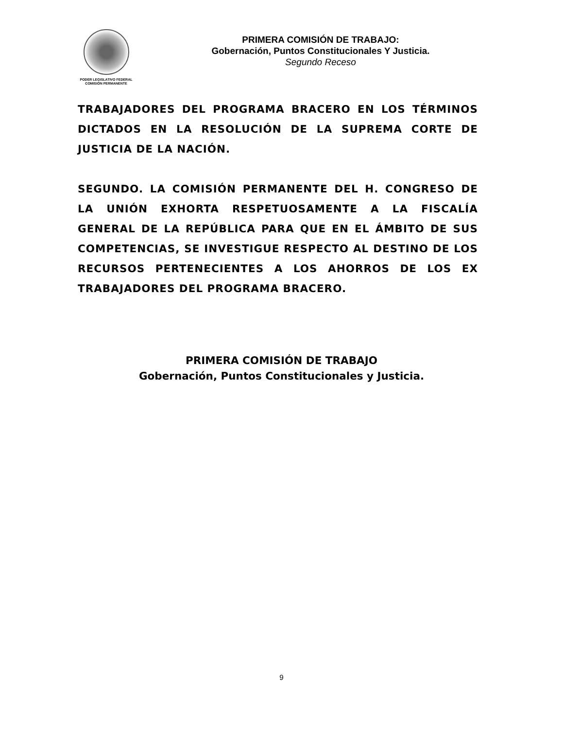PODER LEGISLATIVO FEDERAL
COMISIÓN PERMANENTE
PRIMERA COMISIÓN DE TRABAJO:
Gobernación, Puntos Constitucionales Y Justicia.
Segundo Receso
TRABAJADORES DEL PROGRAMA BRACERO EN LOS TÉRMINOS DICTADOS EN LA RESOLUCIÓN DE LA SUPREMA CORTE DE JUSTICIA DE LA NACIÓN.
SEGUNDO. LA COMISIÓN PERMANENTE DEL H. CONGRESO DE LA UNIÓN EXHORTA RESPETUOSAMENTE A LA FISCALÍA GENERAL DE LA REPÚBLICA PARA QUE EN EL ÁMBITO DE SUS COMPETENCIAS, SE INVESTIGUE RESPECTO AL DESTINO DE LOS RECURSOS PERTENECIENTES A LOS AHORROS DE LOS EX TRABAJADORES DEL PROGRAMA BRACERO.
PRIMERA COMISIÓN DE TRABAJO
Gobernación, Puntos Constitucionales y Justicia.
9